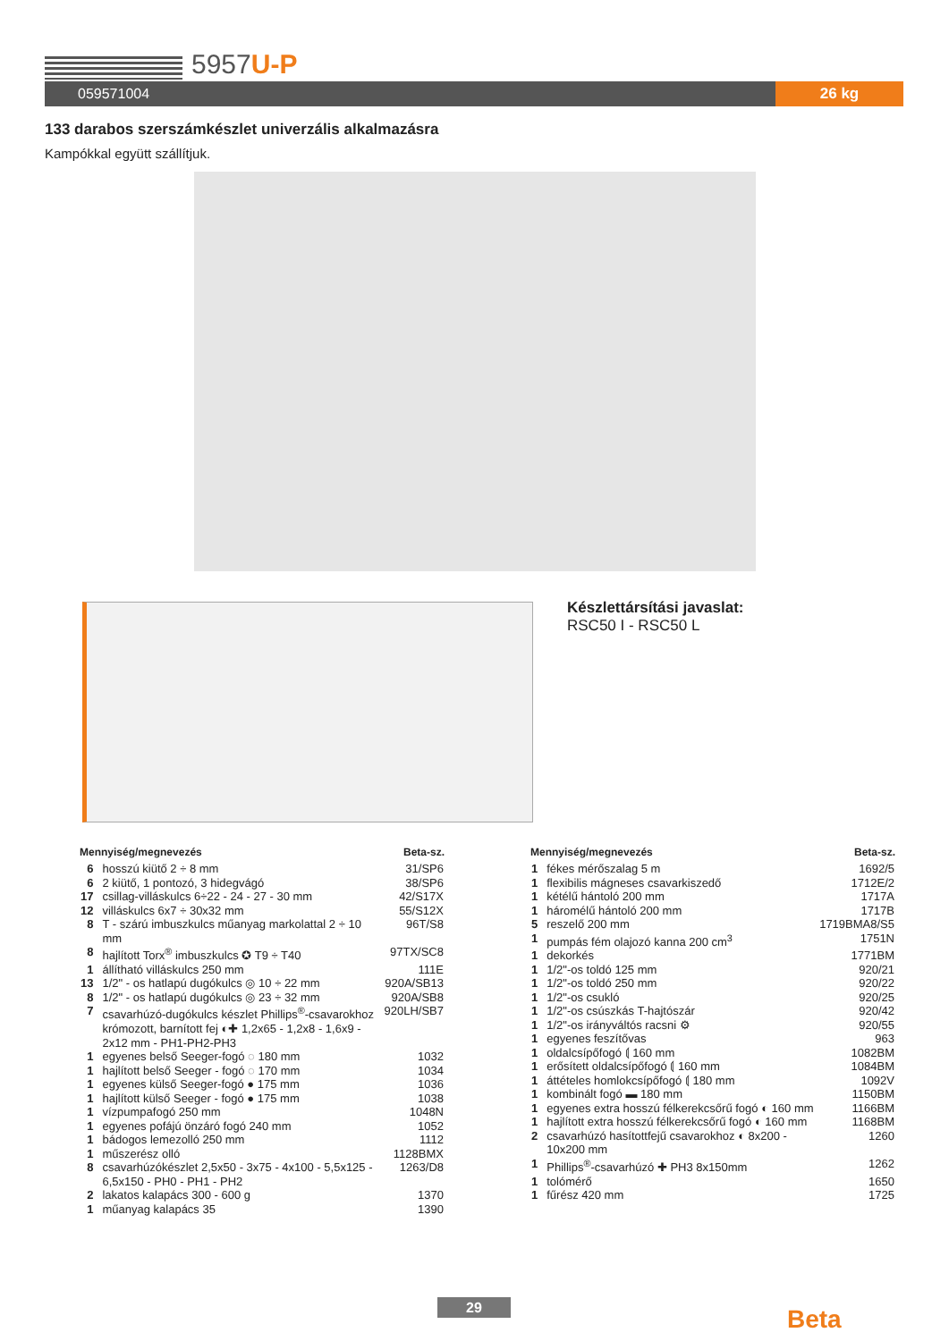5957U-P
059571004 26 kg
133 darabos szerszámkészlet univerzális alkalmazásra
Kampókkal együtt szállítjuk.
Készlettársítási javaslat:
RSC50 I - RSC50 L
| Mennyiség/megnevezés | | Beta-sz. |
| --- | --- | --- |
| 6 | hosszú kiütő 2 ÷ 8 mm | 31/SP6 |
| 6 | 2 kiütő, 1 pontozó, 3 hidegvágó | 38/SP6 |
| 17 | csillag-villáskulcs 6÷22 - 24 - 27 - 30 mm | 42/S17X |
| 12 | villáskulcs 6x7 ÷ 30x32 mm | 55/S12X |
| 8 | T - szárú imbuszkulcs műanyag markolattal 2 ÷ 10 mm | 96T/S8 |
| 8 | hajlított Torx<sup>®</sup> imbuszkulcs ✪ T9 ÷ T40 | 97TX/SC8 |
| 1 | állítható villáskulcs 250 mm | 111E |
| 13 | 1/2" - os hatlapú dugókulcs ◎ 10 ÷ 22 mm | 920A/SB13 |
| 8 | 1/2" - os hatlapú dugókulcs ◎ 23 ÷ 32 mm | 920A/SB8 |
| 7 | csavarhúzó-dugókulcs készlet Phillips<sup>®</sup>-csavarokhoz krómozott, barnított fej ◐✚ 1,2x65 - 1,2x8 - 1,6x9 - 2x12 mm - PH1-PH2-PH3 | 920LH/SB7 |
| 1 | egyenes belső Seeger-fogó ◌ 180 mm | 1032 |
| 1 | hajlított belső Seeger - fogó ◌ 170 mm | 1034 |
| 1 | egyenes külső Seeger-fogó ● 175 mm | 1036 |
| 1 | hajlított külső Seeger - fogó ● 175 mm | 1038 |
| 1 | vízpumpafogó 250 mm | 1048N |
| 1 | egyenes pofájú önzáró fogó 240 mm | 1052 |
| 1 | bádogos lemezolló 250 mm | 1112 |
| 1 | műszerész olló | 1128BMX |
| 8 | csavarhúzókészlet 2,5x50 - 3x75 - 4x100 - 5,5x125 - 6,5x150 - PH0 - PH1 - PH2 | 1263/D8 |
| 2 | lakatos kalapács 300 - 600 g | 1370 |
| 1 | műanyag kalapács 35 | 1390 |
| Mennyiség/megnevezés | | Beta-sz. |
| --- | --- | --- |
| 1 | fékes mérőszalag 5 m | 1692/5 |
| 1 | flexibilis mágneses csavarkiszedő | 1712E/2 |
| 1 | kétélű hántoló 200 mm | 1717A |
| 1 | háromélű hántoló 200 mm | 1717B |
| 5 | reszelő 200 mm | 1719BMA8/S5 |
| 1 | pumpás fém olajozó kanna 200 cm<sup>3</sup> | 1751N |
| 1 | dekorkés | 1771BM |
| 1 | 1/2"-os toldó 125 mm | 920/21 |
| 1 | 1/2"-os toldó 250 mm | 920/22 |
| 1 | 1/2"-os csukló | 920/25 |
| 1 | 1/2"-os csúszkás T-hajtószár | 920/42 |
| 1 | 1/2"-os irányváltós racsni ⚙ | 920/55 |
| 1 | egyenes feszítővas | 963 |
| 1 | oldalcsípőfogó ⟬ 160 mm | 1082BM |
| 1 | erősített oldalcsípőfogó ⟬ 160 mm | 1084BM |
| 1 | áttételes homlokcsípőfogó ⟬ 180 mm | 1092V |
| 1 | kombinált fogó ▬ 180 mm | 1150BM |
| 1 | egyenes extra hosszú félkerekcsőrű fogó ◐ 160 mm | 1166BM |
| 1 | hajlított extra hosszú félkerekcsőrű fogó ◐ 160 mm | 1168BM |
| 2 | csavarhúzó hasítottfejű csavarokhoz ◐ 8x200 - 10x200 mm | 1260 |
| 1 | Phillips<sup>®</sup>-csavarhúzó ✚ PH3 8x150mm | 1262 |
| 1 | tolómérő | 1650 |
| 1 | fűrész 420 mm | 1725 |
29 Beta